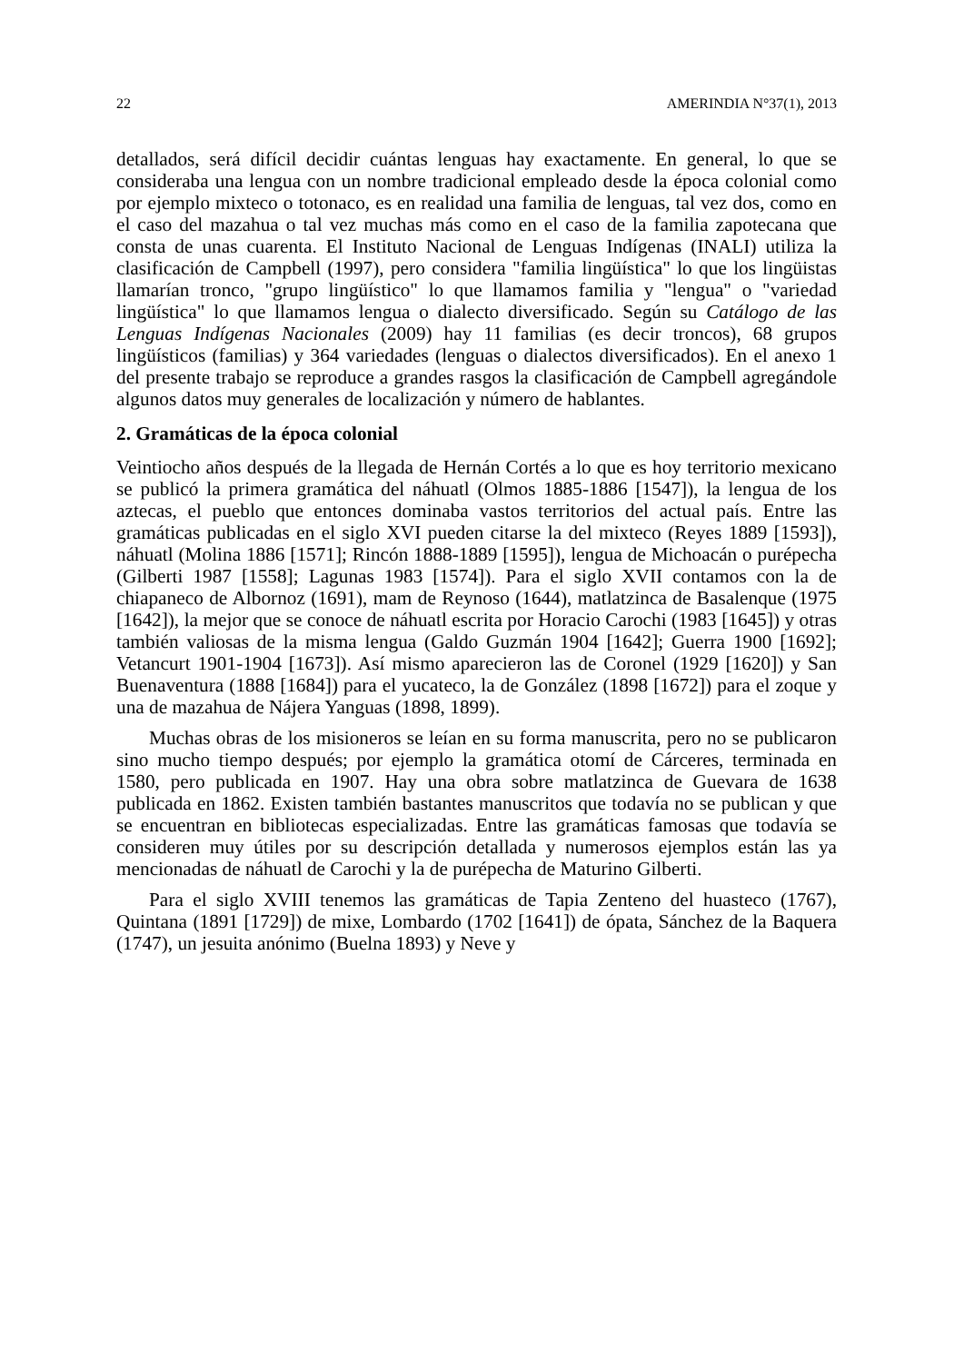22 AMERINDIA N°37(1), 2013
detallados, será difícil decidir cuántas lenguas hay exactamente. En general, lo que se consideraba una lengua con un nombre tradicional empleado desde la época colonial como por ejemplo mixteco o totonaco, es en realidad una familia de lenguas, tal vez dos, como en el caso del mazahua o tal vez muchas más como en el caso de la familia zapotecana que consta de unas cuarenta. El Instituto Nacional de Lenguas Indígenas (INALI) utiliza la clasificación de Campbell (1997), pero considera "familia lingüística" lo que los lingüistas llamarían tronco, "grupo lingüístico" lo que llamamos familia y "lengua" o "variedad lingüística" lo que llamamos lengua o dialecto diversificado. Según su Catálogo de las Lenguas Indígenas Nacionales (2009) hay 11 familias (es decir troncos), 68 grupos lingüísticos (familias) y 364 variedades (lenguas o dialectos diversificados). En el anexo 1 del presente trabajo se reproduce a grandes rasgos la clasificación de Campbell agregándole algunos datos muy generales de localización y número de hablantes.
2. Gramáticas de la época colonial
Veintiocho años después de la llegada de Hernán Cortés a lo que es hoy territorio mexicano se publicó la primera gramática del náhuatl (Olmos 1885-1886 [1547]), la lengua de los aztecas, el pueblo que entonces dominaba vastos territorios del actual país. Entre las gramáticas publicadas en el siglo XVI pueden citarse la del mixteco (Reyes 1889 [1593]), náhuatl (Molina 1886 [1571]; Rincón 1888-1889 [1595]), lengua de Michoacán o purépecha (Gilberti 1987 [1558]; Lagunas 1983 [1574]). Para el siglo XVII contamos con la de chiapaneco de Albornoz (1691), mam de Reynoso (1644), matlatzinca de Basalenque (1975 [1642]), la mejor que se conoce de náhuatl escrita por Horacio Carochi (1983 [1645]) y otras también valiosas de la misma lengua (Galdo Guzmán 1904 [1642]; Guerra 1900 [1692]; Vetancurt 1901-1904 [1673]). Así mismo aparecieron las de Coronel (1929 [1620]) y San Buenaventura (1888 [1684]) para el yucateco, la de González (1898 [1672]) para el zoque y una de mazahua de Nájera Yanguas (1898, 1899).
Muchas obras de los misioneros se leían en su forma manuscrita, pero no se publicaron sino mucho tiempo después; por ejemplo la gramática otomí de Cárceres, terminada en 1580, pero publicada en 1907. Hay una obra sobre matlatzinca de Guevara de 1638 publicada en 1862. Existen también bastantes manuscritos que todavía no se publican y que se encuentran en bibliotecas especializadas. Entre las gramáticas famosas que todavía se consideren muy útiles por su descripción detallada y numerosos ejemplos están las ya mencionadas de náhuatl de Carochi y la de purépecha de Maturino Gilberti.
Para el siglo XVIII tenemos las gramáticas de Tapia Zenteno del huasteco (1767), Quintana (1891 [1729]) de mixe, Lombardo (1702 [1641]) de ópata, Sánchez de la Baquera (1747), un jesuita anónimo (Buelna 1893) y Neve y